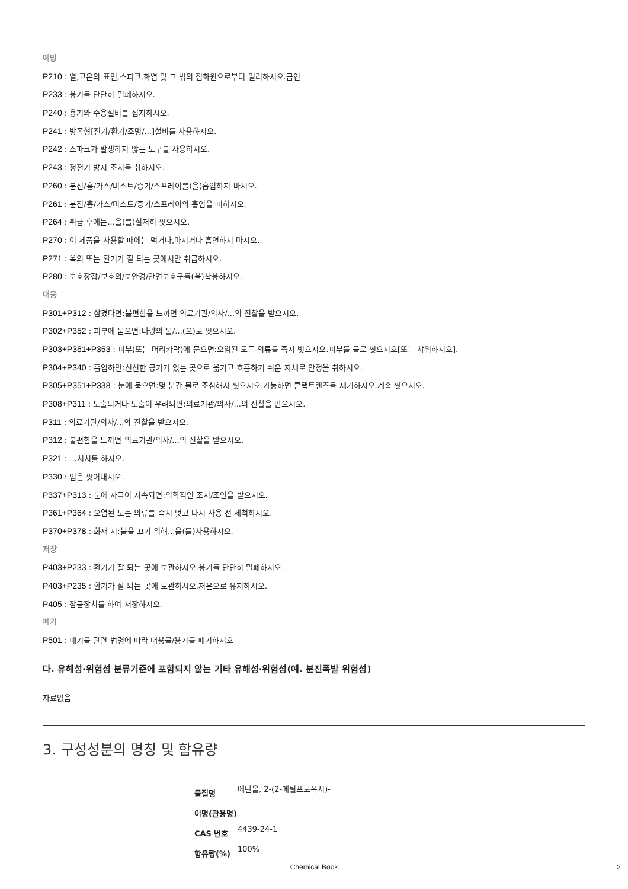예방
P210 : 열,고온의 표면,스파크,화염 및 그 밖의 점화원으로부터 멀리하시오.금연
P233 : 용기를 단단히 밀폐하시오.
P240 : 용기와 수용설비를 접지하시오.
P241 : 방폭형[전기/환기/조명/...]설비를 사용하시오.
P242 : 스파크가 발생하지 않는 도구를 사용하시오.
P243 : 정전기 방지 조치를 취하시오.
P260 : 분진/흄/가스/미스트/증기/스프레이를(을)흡입하지 마시오.
P261 : 분진/흄/가스/미스트/증기/스프레이의 흡입을 피하시오.
P264 : 취급 후에는...을(를)철저히 씻으시오.
P270 : 이 제품을 사용할 때에는 먹거나,마시거나 흡연하지 마시오.
P271 : 옥외 또는 환기가 잘 되는 곳에서만 취급하시오.
P280 : 보호장갑/보호의/보안경/안면보호구를(을)착용하시오.
대응
P301+P312 : 삼켰다면:불편함을 느끼면 의료기관/의사/...의 진찰을 받으시오.
P302+P352 : 피부에 묻으면:다량의 물/...(으)로 씻으시오.
P303+P361+P353 : 피부(또는 머리카락)에 묻으면:오염된 모든 의류를 즉시 벗으시오.피부를 물로 씻으시오[또는 샤워하시오].
P304+P340 : 흡입하면:신선한 공기가 있는 곳으로 옮기고 호흡하기 쉬운 자세로 안정을 취하시오.
P305+P351+P338 : 눈에 묻으면:몇 분간 물로 조심해서 씻으시오.가능하면 콘택트렌즈를 제거하시오.계속 씻으시오.
P308+P311 : 노출되거나 노출이 우려되면:의료기관/의사/...의 진찰을 받으시오.
P311 : 의료기관/의사/...의 진찰을 받으시오.
P312 : 불편함을 느끼면 의료기관/의사/...의 진찰을 받으시오.
P321 : ...처치를 하시오.
P330 : 입을 씻어내시오.
P337+P313 : 눈에 자극이 지속되면:의학적인 조치/조언을 받으시오.
P361+P364 : 오염된 모든 의류를 즉시 벗고 다시 사용 전 세척하시오.
P370+P378 : 화재 시:불을 끄기 위해...을(를)사용하시오.
저장
P403+P233 : 환기가 잘 되는 곳에 보관하시오.용기를 단단히 밀폐하시오.
P403+P235 : 환기가 잘 되는 곳에 보관하시오.저온으로 유지하시오.
P405 : 잠금장치를 하여 저장하시오.
폐기
P501 : 폐기물 관련 법령에 따라 내용물/용기를 폐기하시오
다. 유해성·위험성 분류기준에 포함되지 않는 기타 유해성·위험성(예. 분진폭발 위험성)
자료없음
3. 구성성분의 명칭 및 함유량
| 물질명 | 에탄올, 2-(2-메틸프로폭시)- |
| 이명(관용명) | |
| CAS 번호 | 4439-24-1 |
| 함유량(%) | 100% |
Chemical Book 2